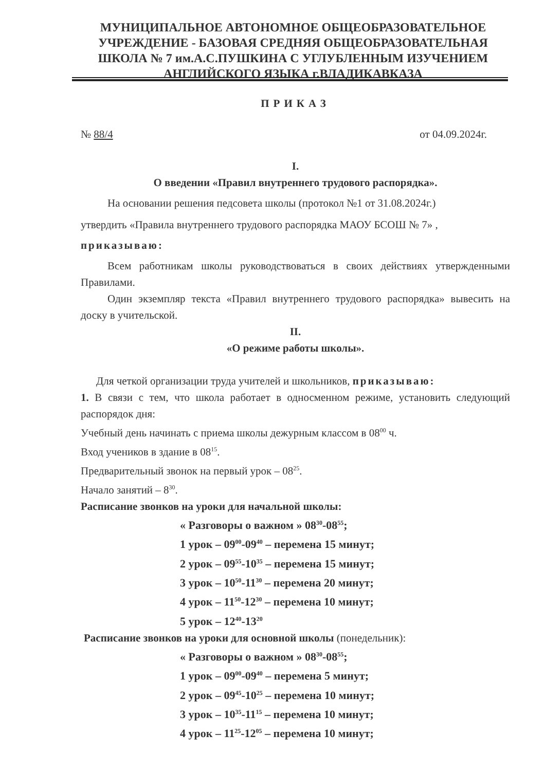МУНИЦИПАЛЬНОЕ АВТОНОМНОЕ ОБЩЕОБРАЗОВАТЕЛЬНОЕ
УЧРЕЖДЕНИЕ - БАЗОВАЯ СРЕДНЯЯ ОБЩЕОБРАЗОВАТЕЛЬНАЯ
ШКОЛА № 7 им.А.С.ПУШКИНА С УГЛУБЛЕННЫМ ИЗУЧЕНИЕМ
АНГЛИЙСКОГО ЯЗЫКА г.ВЛАДИКАВКАЗА
ПРИКАЗ
№ 88/4 от 04.09.2024г.
I.
О введении «Правил внутреннего трудового распорядка».
На основании решения педсовета школы (протокол №1 от 31.08.2024г.)
утвердить «Правила внутреннего трудового распорядка МАОУ БСОШ № 7» ,
приказываю:
Всем работникам школы руководствоваться в своих действиях утвержденными Правилами.
Один экземпляр текста «Правил внутреннего трудового распорядка» вывесить на доску в учительской.
II.
«О режиме работы школы».
Для четкой организации труда учителей и школьников, приказываю:
1. В связи с тем, что школа работает в односменном режиме, установить следующий распорядок дня:
Учебный день начинать с приема школы дежурным классом в 08<sup>00</sup> ч.
Вход учеников в здание в 08<sup>15</sup>.
Предварительный звонок на первый урок – 08<sup>25</sup>.
Начало занятий – 8<sup>30</sup>.
Расписание звонков на уроки для начальной школы:
« Разговоры о важном » 08<sup>30</sup>-08<sup>55</sup>;
1 урок – 09<sup>00</sup>-09<sup>40</sup> – перемена 15 минут;
2 урок – 09<sup>55</sup>-10<sup>35</sup> – перемена 15 минут;
3 урок – 10<sup>50</sup>-11<sup>30</sup> – перемена 20 минут;
4 урок – 11<sup>50</sup>-12<sup>30</sup> – перемена 10 минут;
5 урок – 12<sup>40</sup>-13<sup>20</sup>
Расписание звонков на уроки для основной школы (понедельник):
« Разговоры о важном » 08<sup>30</sup>-08<sup>55</sup>;
1 урок – 09<sup>00</sup>-09<sup>40</sup> – перемена 5 минут;
2 урок – 09<sup>45</sup>-10<sup>25</sup> – перемена 10 минут;
3 урок – 10<sup>35</sup>-11<sup>15</sup> – перемена 10 минут;
4 урок – 11<sup>25</sup>-12<sup>05</sup> – перемена 10 минут;